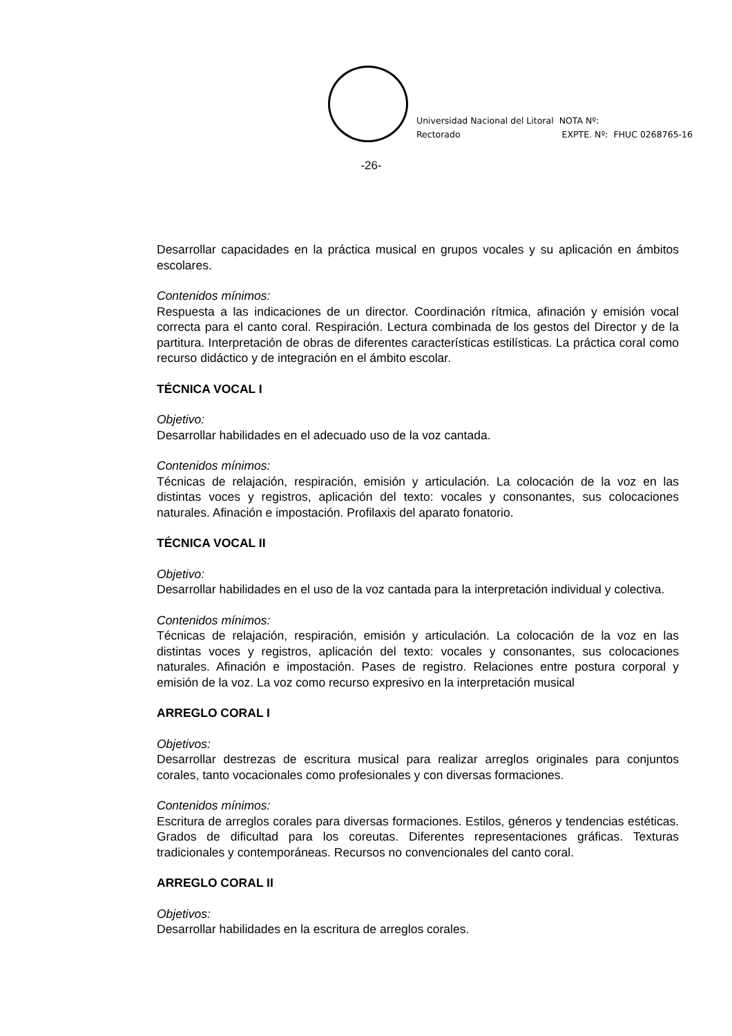Universidad Nacional del Litoral
Rectorado
NOTA Nº:
EXPTE. Nº: FHUC 0268765-16
-26-
Desarrollar capacidades en la práctica musical en grupos vocales y su aplicación en ámbitos escolares.
Contenidos mínimos:
Respuesta a las indicaciones de un director. Coordinación rítmica, afinación y emisión vocal correcta para el canto coral. Respiración. Lectura combinada de los gestos del Director y de la partitura. Interpretación de obras de diferentes características estilísticas. La práctica coral como recurso didáctico y de integración en el ámbito escolar.
TÉCNICA VOCAL I
Objetivo:
Desarrollar habilidades en el adecuado uso de la voz cantada.
Contenidos mínimos:
Técnicas de relajación, respiración, emisión y articulación. La colocación de la voz en las distintas voces y registros, aplicación del texto: vocales y consonantes, sus colocaciones naturales. Afinación e impostación. Profilaxis del aparato fonatorio.
TÉCNICA VOCAL II
Objetivo:
Desarrollar habilidades en el uso de la voz cantada para la interpretación individual y colectiva.
Contenidos mínimos:
Técnicas de relajación, respiración, emisión y articulación. La colocación de la voz en las distintas voces y registros, aplicación del texto: vocales y consonantes, sus colocaciones naturales. Afinación e impostación. Pases de registro. Relaciones entre postura corporal y emisión de la voz. La voz como recurso expresivo en la interpretación musical
ARREGLO CORAL I
Objetivos:
Desarrollar destrezas de escritura musical para realizar arreglos originales para conjuntos corales, tanto vocacionales como profesionales y con diversas formaciones.
Contenidos mínimos:
Escritura de arreglos corales para diversas formaciones. Estilos, géneros y tendencias estéticas. Grados de dificultad para los coreutas. Diferentes representaciones gráficas. Texturas tradicionales y contemporáneas. Recursos no convencionales del canto coral.
ARREGLO CORAL II
Objetivos:
Desarrollar habilidades en la escritura de arreglos corales.